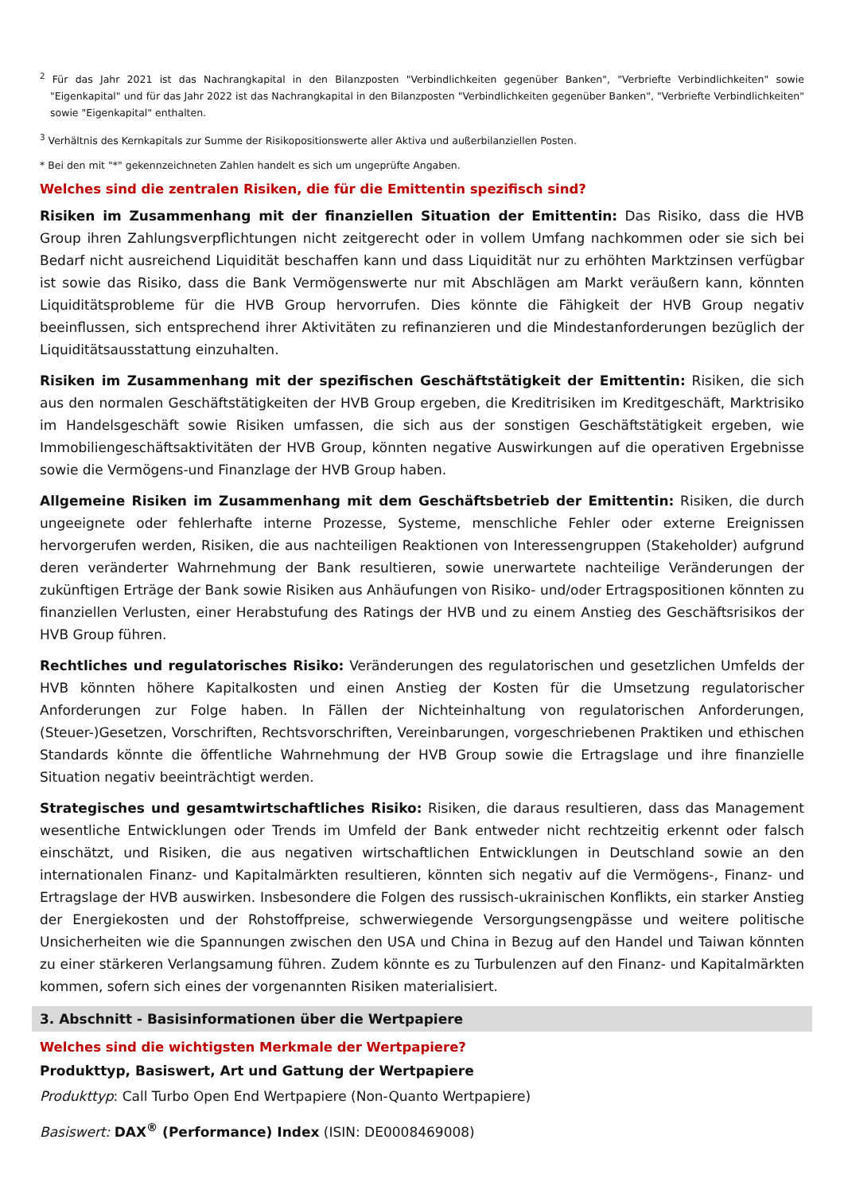<sup>2</sup> Für das Jahr 2021 ist das Nachrangkapital in den Bilanzposten "Verbindlichkeiten gegenüber Banken", "Verbriefte Verbindlichkeiten" sowie "Eigenkapital" und für das Jahr 2022 ist das Nachrangkapital in den Bilanzposten "Verbindlichkeiten gegenüber Banken", "Verbriefte Verbindlichkeiten" sowie "Eigenkapital" enthalten.
<sup>3</sup> Verhältnis des Kernkapitals zur Summe der Risikopositionswerte aller Aktiva und außerbilanziellen Posten.
* Bei den mit "*" gekennzeichneten Zahlen handelt es sich um ungeprüfte Angaben.
Welches sind die zentralen Risiken, die für die Emittentin spezifisch sind?
Risiken im Zusammenhang mit der finanziellen Situation der Emittentin: Das Risiko, dass die HVB Group ihren Zahlungsverpflichtungen nicht zeitgerecht oder in vollem Umfang nachkommen oder sie sich bei Bedarf nicht ausreichend Liquidität beschaffen kann und dass Liquidität nur zu erhöhten Marktzinsen verfügbar ist sowie das Risiko, dass die Bank Vermögenswerte nur mit Abschlägen am Markt veräußern kann, könnten Liquiditätsprobleme für die HVB Group hervorrufen. Dies könnte die Fähigkeit der HVB Group negativ beeinflussen, sich entsprechend ihrer Aktivitäten zu refinanzieren und die Mindestanforderungen bezüglich der Liquiditätsausstattung einzuhalten.
Risiken im Zusammenhang mit der spezifischen Geschäftstätigkeit der Emittentin: Risiken, die sich aus den normalen Geschäftstätigkeiten der HVB Group ergeben, die Kreditrisiken im Kreditgeschäft, Marktrisiko im Handelsgeschäft sowie Risiken umfassen, die sich aus der sonstigen Geschäftstätigkeit ergeben, wie Immobiliengeschäftsaktivitäten der HVB Group, könnten negative Auswirkungen auf die operativen Ergebnisse sowie die Vermögens-und Finanzlage der HVB Group haben.
Allgemeine Risiken im Zusammenhang mit dem Geschäftsbetrieb der Emittentin: Risiken, die durch ungeeignete oder fehlerhafte interne Prozesse, Systeme, menschliche Fehler oder externe Ereignissen hervorgerufen werden, Risiken, die aus nachteiligen Reaktionen von Interessengruppen (Stakeholder) aufgrund deren veränderter Wahrnehmung der Bank resultieren, sowie unerwartete nachteilige Veränderungen der zukünftigen Erträge der Bank sowie Risiken aus Anhäufungen von Risiko- und/oder Ertragspositionen könnten zu finanziellen Verlusten, einer Herabstufung des Ratings der HVB und zu einem Anstieg des Geschäftsrisikos der HVB Group führen.
Rechtliches und regulatorisches Risiko: Veränderungen des regulatorischen und gesetzlichen Umfelds der HVB könnten höhere Kapitalkosten und einen Anstieg der Kosten für die Umsetzung regulatorischer Anforderungen zur Folge haben. In Fällen der Nichteinhaltung von regulatorischen Anforderungen, (Steuer-)Gesetzen, Vorschriften, Rechtsvorschriften, Vereinbarungen, vorgeschriebenen Praktiken und ethischen Standards könnte die öffentliche Wahrnehmung der HVB Group sowie die Ertragslage und ihre finanzielle Situation negativ beeinträchtigt werden.
Strategisches und gesamtwirtschaftliches Risiko: Risiken, die daraus resultieren, dass das Management wesentliche Entwicklungen oder Trends im Umfeld der Bank entweder nicht rechtzeitig erkennt oder falsch einschätzt, und Risiken, die aus negativen wirtschaftlichen Entwicklungen in Deutschland sowie an den internationalen Finanz- und Kapitalmärkten resultieren, könnten sich negativ auf die Vermögens-, Finanz- und Ertragslage der HVB auswirken. Insbesondere die Folgen des russisch-ukrainischen Konflikts, ein starker Anstieg der Energiekosten und der Rohstoffpreise, schwerwiegende Versorgungsengpässe und weitere politische Unsicherheiten wie die Spannungen zwischen den USA und China in Bezug auf den Handel und Taiwan könnten zu einer stärkeren Verlangsamung führen. Zudem könnte es zu Turbulenzen auf den Finanz- und Kapitalmärkten kommen, sofern sich eines der vorgenannten Risiken materialisiert.
3. Abschnitt - Basisinformationen über die Wertpapiere
Welches sind die wichtigsten Merkmale der Wertpapiere?
Produkttyp, Basiswert, Art und Gattung der Wertpapiere
Produkttyp: Call Turbo Open End Wertpapiere (Non-Quanto Wertpapiere)
Basiswert: DAX<sup>®</sup> (Performance) Index (ISIN: DE0008469008)